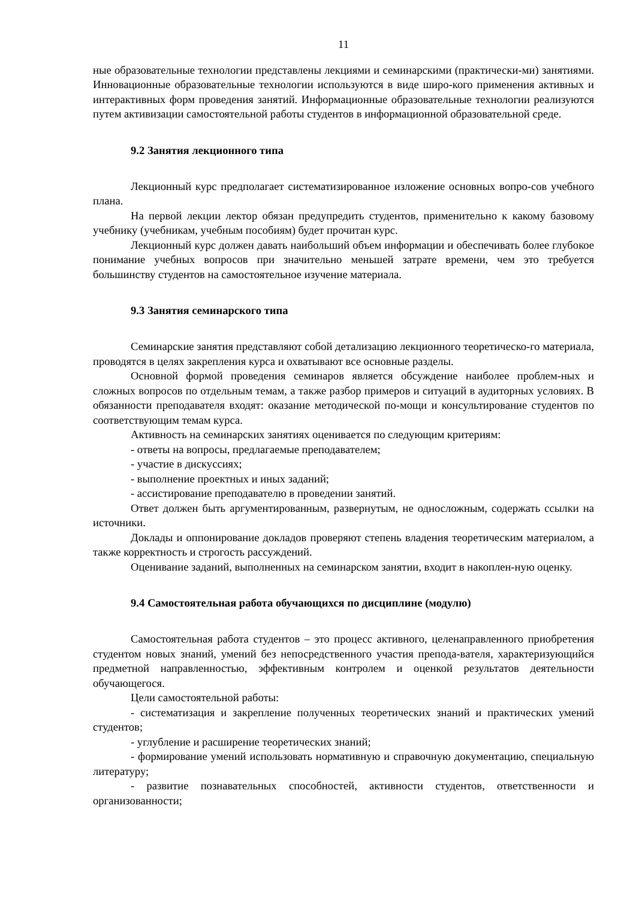11
ные образовательные технологии представлены лекциями и семинарскими (практически-ми) занятиями. Инновационные образовательные технологии используются в виде широ-кого применения активных и интерактивных форм проведения занятий. Информационные образовательные технологии реализуются путем активизации самостоятельной работы студентов в информационной образовательной среде.
9.2 Занятия лекционного типа
Лекционный курс предполагает систематизированное изложение основных вопро-сов учебного плана.
На первой лекции лектор обязан предупредить студентов, применительно к какому базовому учебнику (учебникам, учебным пособиям) будет прочитан курс.
Лекционный курс должен давать наибольший объем информации и обеспечивать более глубокое понимание учебных вопросов при значительно меньшей затрате времени, чем это требуется большинству студентов на самостоятельное изучение материала.
9.3 Занятия семинарского типа
Семинарские занятия представляют собой детализацию лекционного теоретическо-го материала, проводятся в целях закрепления курса и охватывают все основные разделы.
Основной формой проведения семинаров является обсуждение наиболее проблем-ных и сложных вопросов по отдельным темам, а также разбор примеров и ситуаций в аудиторных условиях. В обязанности преподавателя входят: оказание методической по-мощи и консультирование студентов по соответствующим темам курса.
Активность на семинарских занятиях оценивается по следующим критериям:
- ответы на вопросы, предлагаемые преподавателем;
- участие в дискуссиях;
- выполнение проектных и иных заданий;
- ассистирование преподавателю в проведении занятий.
Ответ должен быть аргументированным, развернутым, не односложным, содержать ссылки на источники.
Доклады и оппонирование докладов проверяют степень владения теоретическим материалом, а также корректность и строгость рассуждений.
Оценивание заданий, выполненных на семинарском занятии, входит в накоплен-ную оценку.
9.4 Самостоятельная работа обучающихся по дисциплине (модулю)
Самостоятельная работа студентов – это процесс активного, целенаправленного приобретения студентом новых знаний, умений без непосредственного участия препода-вателя, характеризующийся предметной направленностью, эффективным контролем и оценкой результатов деятельности обучающегося.
Цели самостоятельной работы:
- систематизация и закрепление полученных теоретических знаний и практических умений студентов;
- углубление и расширение теоретических знаний;
- формирование умений использовать нормативную и справочную документацию, специальную литературу;
- развитие познавательных способностей, активности студентов, ответственности и организованности;